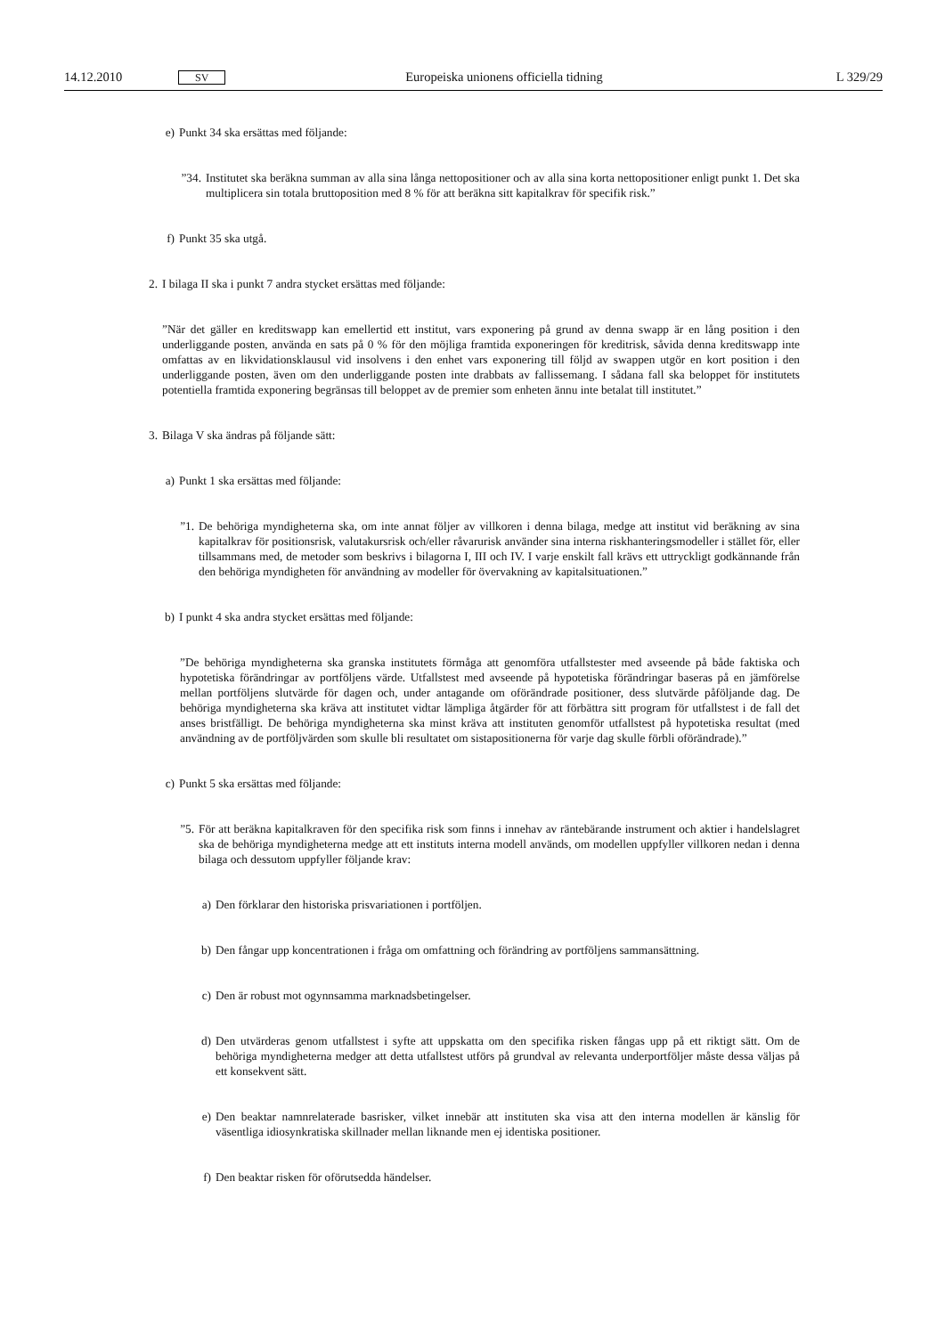14.12.2010 SV Europeiska unionens officiella tidning L 329/29
e) Punkt 34 ska ersättas med följande:
”34.
Institutet ska beräkna summan av alla sina långa nettopositioner och av alla sina korta nettopositioner enligt punkt 1. Det ska multiplicera sin totala bruttoposition med 8 % för att beräkna sitt kapitalkrav för specifik risk.”
f) Punkt 35 ska utgå.
2. I bilaga II ska i punkt 7 andra stycket ersättas med följande:
”När det gäller en kreditswapp kan emellertid ett institut, vars exponering på grund av denna swapp är en lång position i den underliggande posten, använda en sats på 0 % för den möjliga framtida exponeringen för kreditrisk, såvida denna kreditswapp inte omfattas av en likvidationsklausul vid insolvens i den enhet vars exponering till följd av swappen utgör en kort position i den underliggande posten, även om den underliggande posten inte drabbats av fallissemang. I sådana fall ska beloppet för institutets potentiella framtida exponering begränsas till beloppet av de premier som enheten ännu inte betalat till institutet.”
3. Bilaga V ska ändras på följande sätt:
a) Punkt 1 ska ersättas med följande:
”1.
De behöriga myndigheterna ska, om inte annat följer av villkoren i denna bilaga, medge att institut vid beräkning av sina kapitalkrav för positionsrisk, valutakursrisk och/eller råvarurisk använder sina interna risk­hanteringsmodeller i stället för, eller tillsammans med, de metoder som beskrivs i bilagorna I, III och IV. I varje enskilt fall krävs ett uttryckligt godkännande från den behöriga myndigheten för användning av modeller för övervakning av kapitalsituationen.”
b) I punkt 4 ska andra stycket ersättas med följande:
”De behöriga myndigheterna ska granska institutets förmåga att genomföra utfallstester med avseende på både faktiska och hypotetiska förändringar av portföljens värde. Utfallstest med avseende på hypotetiska förändringar baseras på en jämförelse mellan portföljens slutvärde för dagen och, under antagande om oförändrade positioner, dess slutvärde påföljande dag. De behöriga myndigheterna ska kräva att institutet vidtar lämpliga åtgärder för att förbättra sitt program för utfallstest i de fall det anses bristfälligt. De behöriga myndigheterna ska minst kräva att instituten genomför utfallstest på hypotetiska resultat (med användning av de portföljvärden som skulle bli resul­tatet om sistapositionerna för varje dag skulle förbli oförändrade).”
c) Punkt 5 ska ersättas med följande:
”5.
För att beräkna kapitalkraven för den specifika risk som finns i innehav av räntebärande instrument och aktier i handelslagret ska de behöriga myndigheterna medge att ett instituts interna modell används, om modellen uppfyller villkoren nedan i denna bilaga och dessutom uppfyller följande krav:
a) Den förklarar den historiska prisvariationen i portföljen.
b) Den fångar upp koncentrationen i fråga om omfattning och förändring av portföljens sammansättning.
c) Den är robust mot ogynnsamma marknadsbetingelser.
d) Den utvärderas genom utfallstest i syfte att uppskatta om den specifika risken fångas upp på ett riktigt sätt. Om de behöriga myndigheterna medger att detta utfallstest utförs på grundval av relevanta underportföljer måste dessa väljas på ett konsekvent sätt.
e) Den beaktar namnrelaterade basrisker, vilket innebär att instituten ska visa att den interna modellen är känslig för väsentliga idiosynkratiska skillnader mellan liknande men ej identiska positioner.
f) Den beaktar risken för oförutsedda händelser.